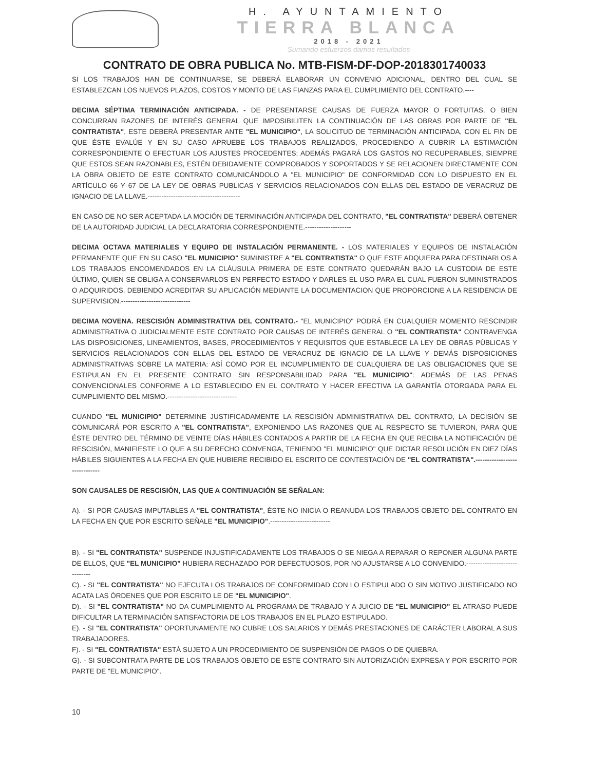H. AYUNTAMIENTO
TIERRA BLANCA
2018 - 2021
Sumando esfuerzos damos resultados
CONTRATO DE OBRA PUBLICA No. MTB-FISM-DF-DOP-2018301740033
SI LOS TRABAJOS HAN DE CONTINUARSE, SE DEBERÁ ELABORAR UN CONVENIO ADICIONAL, DENTRO DEL CUAL SE ESTABLEZCAN LOS NUEVOS PLAZOS, COSTOS Y MONTO DE LAS FIANZAS PARA EL CUMPLIMIENTO DEL CONTRATO.----
DECIMA SÉPTIMA TERMINACIÓN ANTICIPADA. - DE PRESENTARSE CAUSAS DE FUERZA MAYOR O FORTUITAS, O BIEN CONCURRAN RAZONES DE INTERÉS GENERAL QUE IMPOSIBILITEN LA CONTINUACIÓN DE LAS OBRAS POR PARTE DE "EL CONTRATISTA", ESTE DEBERÁ PRESENTAR ANTE "EL MUNICIPIO", LA SOLICITUD DE TERMINACIÓN ANTICIPADA, CON EL FIN DE QUE ÉSTE EVALÚE Y EN SU CASO APRUEBE LOS TRABAJOS REALIZADOS, PROCEDIENDO A CUBRIR LA ESTIMACIÓN CORRESPONDIENTE O EFECTUAR LOS AJUSTES PROCEDENTES; ADEMÁS PAGARÁ LOS GASTOS NO RECUPERABLES, SIEMPRE QUE ESTOS SEAN RAZONABLES, ESTÉN DEBIDAMENTE COMPROBADOS Y SOPORTADOS Y SE RELACIONEN DIRECTAMENTE CON LA OBRA OBJETO DE ESTE CONTRATO COMUNICÁNDOLO A "EL MUNICIPIO" DE CONFORMIDAD CON LO DISPUESTO EN EL ARTÍCULO 66 Y 67 DE LA LEY DE OBRAS PUBLICAS Y SERVICIOS RELACIONADOS CON ELLAS DEL ESTADO DE VERACRUZ DE IGNACIO DE LA LLAVE.----------------------------------------
EN CASO DE NO SER ACEPTADA LA MOCIÓN DE TERMINACIÓN ANTICIPADA DEL CONTRATO, "EL CONTRATISTA" DEBERÁ OBTENER DE LA AUTORIDAD JUDICIAL LA DECLARATORIA CORRESPONDIENTE.--------------------
DECIMA OCTAVA MATERIALES Y EQUIPO DE INSTALACIÓN PERMANENTE. - LOS MATERIALES Y EQUIPOS DE INSTALACIÓN PERMANENTE QUE EN SU CASO "EL MUNICIPIO" SUMINISTRE A "EL CONTRATISTA" O QUE ESTE ADQUIERA PARA DESTINARLOS A LOS TRABAJOS ENCOMENDADOS EN LA CLÁUSULA PRIMERA DE ESTE CONTRATO QUEDARÁN BAJO LA CUSTODIA DE ESTE ÚLTIMO, QUIEN SE OBLIGA A CONSERVARLOS EN PERFECTO ESTADO Y DARLES EL USO PARA EL CUAL FUERON SUMINISTRADOS O ADQUIRIDOS, DEBIENDO ACREDITAR SU APLICACIÓN MEDIANTE LA DOCUMENTACION QUE PROPORCIONE A LA RESIDENCIA DE SUPERVISION.------------------------------
DECIMA NOVENA. RESCISIÓN ADMINISTRATIVA DEL CONTRATO.- "EL MUNICIPIO" PODRÁ EN CUALQUIER MOMENTO RESCINDIR ADMINISTRATIVA O JUDICIALMENTE ESTE CONTRATO POR CAUSAS DE INTERÉS GENERAL O "EL CONTRATISTA" CONTRAVENGA LAS DISPOSICIONES, LINEAMIENTOS, BASES, PROCEDIMIENTOS Y REQUISITOS QUE ESTABLECE LA LEY DE OBRAS PÚBLICAS Y SERVICIOS RELACIONADOS CON ELLAS DEL ESTADO DE VERACRUZ DE IGNACIO DE LA LLAVE Y DEMÁS DISPOSICIONES ADMINISTRATIVAS SOBRE LA MATERIA: ASÍ COMO POR EL INCUMPLIMIENTO DE CUALQUIERA DE LAS OBLIGACIONES QUE SE ESTIPULAN EN EL PRESENTE CONTRATO SIN RESPONSABILIDAD PARA "EL MUNICIPIO": ADEMÁS DE LAS PENAS CONVENCIONALES CONFORME A LO ESTABLECIDO EN EL CONTRATO Y HACER EFECTIVA LA GARANTÍA OTORGADA PARA EL CUMPLIMIENTO DEL MISMO.------------------------------
CUANDO "EL MUNICIPIO" DETERMINE JUSTIFICADAMENTE LA RESCISIÓN ADMINISTRATIVA DEL CONTRATO, LA DECISIÓN SE COMUNICARÁ POR ESCRITO A "EL CONTRATISTA", EXPONIENDO LAS RAZONES QUE AL RESPECTO SE TUVIERON, PARA QUE ÉSTE DENTRO DEL TÉRMINO DE VEINTE DÍAS HÁBILES CONTADOS A PARTIR DE LA FECHA EN QUE RECIBA LA NOTIFICACIÓN DE RESCISIÓN, MANIFIESTE LO QUE A SU DERECHO CONVENGA, TENIENDO "EL MUNICIPIO" QUE DICTAR RESOLUCIÓN EN DIEZ DÍAS HÁBILES SIGUIENTES A LA FECHA EN QUE HUBIERE RECIBIDO EL ESCRITO DE CONTESTACIÓN DE "EL CONTRATISTA".------------------------------
SON CAUSALES DE RESCISIÓN, LAS QUE A CONTINUACIÓN SE SEÑALAN:
A). - SI POR CAUSAS IMPUTABLES A "EL CONTRATISTA", ÉSTE NO INICIA O REANUDA LOS TRABAJOS OBJETO DEL CONTRATO EN LA FECHA EN QUE POR ESCRITO SEÑALE "EL MUNICIPIO".--------------------------
B). - SI "EL CONTRATISTA" SUSPENDE INJUSTIFICADAMENTE LOS TRABAJOS O SE NIEGA A REPARAR O REPONER ALGUNA PARTE DE ELLOS, QUE "EL MUNICIPIO" HUBIERA RECHAZADO POR DEFECTUOSOS, POR NO AJUSTARSE A LO CONVENIDO.------------------------------
C). - SI "EL CONTRATISTA" NO EJECUTA LOS TRABAJOS DE CONFORMIDAD CON LO ESTIPULADO O SIN MOTIVO JUSTIFICADO NO ACATA LAS ÓRDENES QUE POR ESCRITO LE DE "EL MUNICIPIO".
D). - SI "EL CONTRATISTA" NO DA CUMPLIMIENTO AL PROGRAMA DE TRABAJO Y A JUICIO DE "EL MUNICIPIO" EL ATRASO PUEDE DIFICULTAR LA TERMINACIÓN SATISFACTORIA DE LOS TRABAJOS EN EL PLAZO ESTIPULADO.
E). - SI "EL CONTRATISTA" OPORTUNAMENTE NO CUBRE LOS SALARIOS Y DEMÁS PRESTACIONES DE CARÁCTER LABORAL A SUS TRABAJADORES.
F). - SI "EL CONTRATISTA" ESTÁ SUJETO A UN PROCEDIMIENTO DE SUSPENSIÓN DE PAGOS O DE QUIEBRA.
G). - SI SUBCONTRATA PARTE DE LOS TRABAJOS OBJETO DE ESTE CONTRATO SIN AUTORIZACIÓN EXPRESA Y POR ESCRITO POR PARTE DE "EL MUNICIPIO".
10